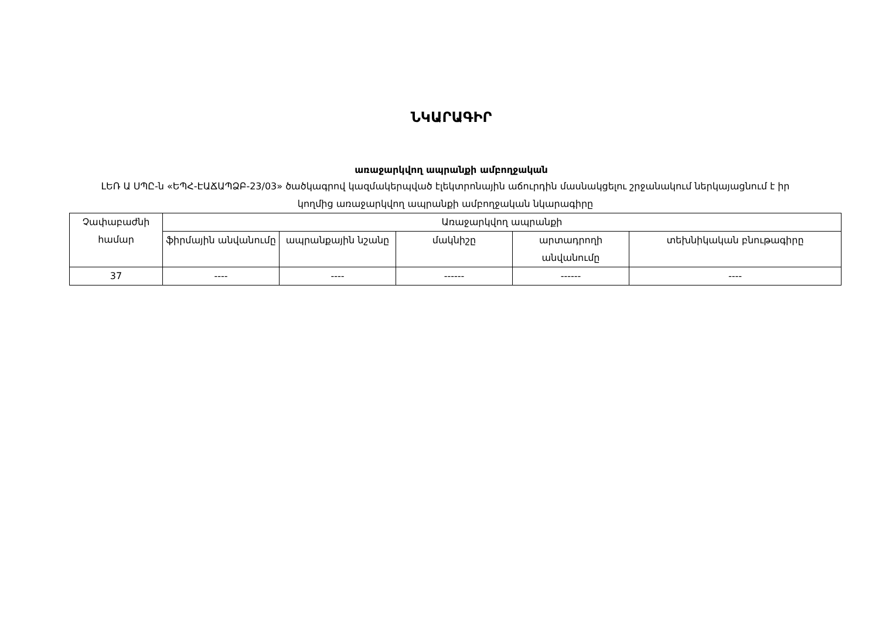ՆԿԱՐԱԳԻՐ
առաջարկվող ապրանքի ամբողջական
ԼԵՌ Ա ՍՊԸ-ն «ԵՊՀ-ԷԱՃԱՊՁԲ-23/03» ծածկագրով կազմակերպված էլեկտրոնային աճուրդին մասնակցելու շրջանակում ներկայացնում է իր կողմից առաջարկվող ապրանքի ամբողջական նկարագիրը
| Չափաբաժնի համար | Առաջարկվող ապրանքի | | | | |
| --- | --- | --- | --- | --- | --- |
| | ֆիրմային անվանումը | ապրանքային նշանը | մակնիշը | արտադրողի անվանումը | տեխնիկական բնութագիրը |
| 37 | ---- | ---- | ------ | ------ | ---- |